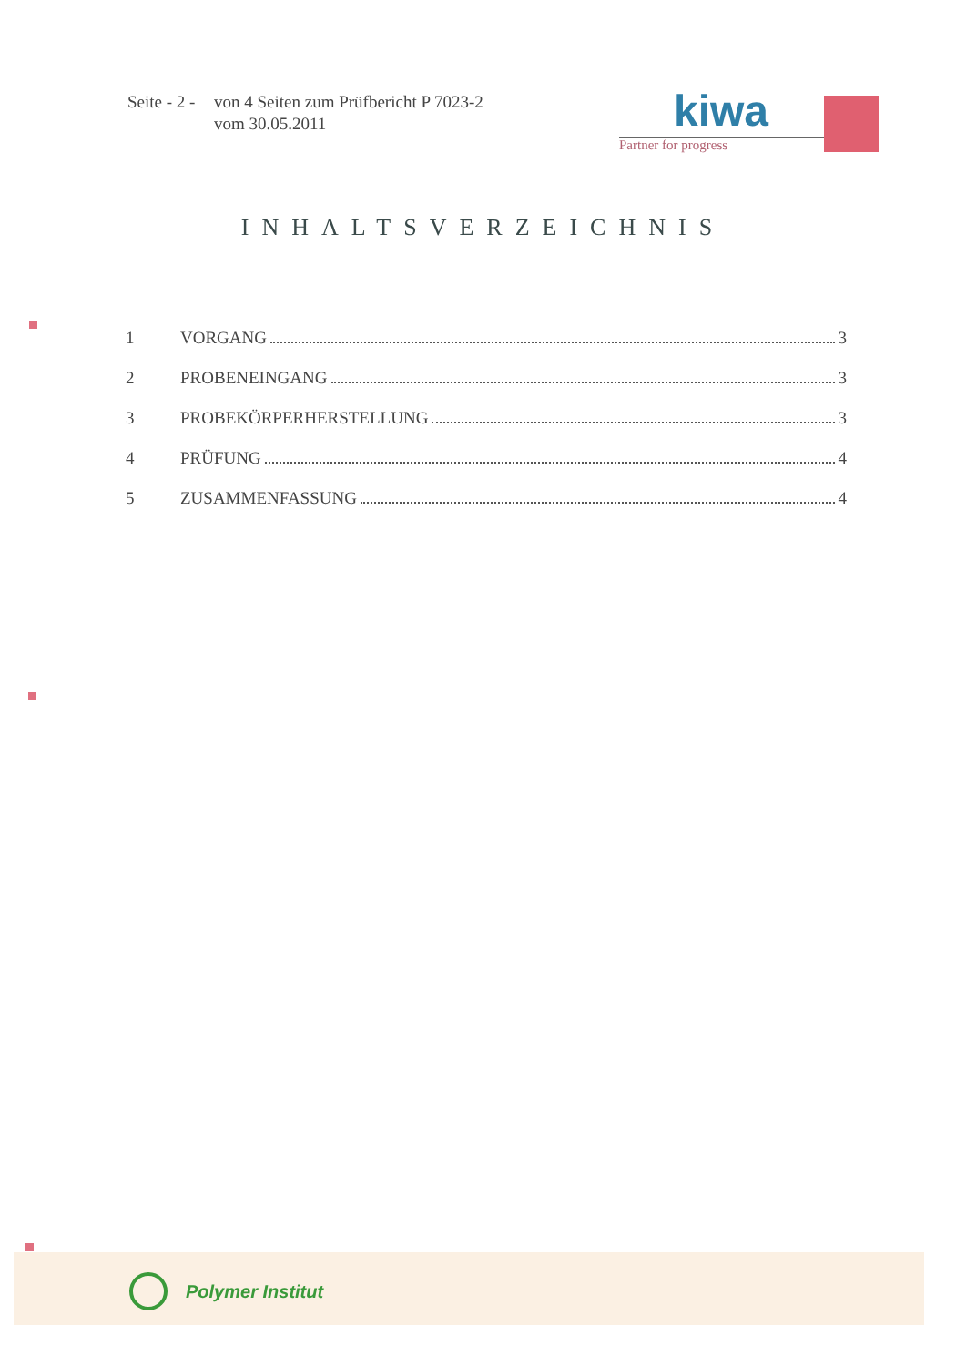Seite - 2 -
von 4 Seiten zum Prüfbericht P 7023-2
vom 30.05.2011
kiwa
Partner for progress
INHALTSVERZEICHNIS
1 VORGANG 3
2 PROBENEINGANG 3
3 PROBEKÖRPERHERSTELLUNG 3
4 PRÜFUNG 4
5 ZUSAMMENFASSUNG 4
Polymer Institut